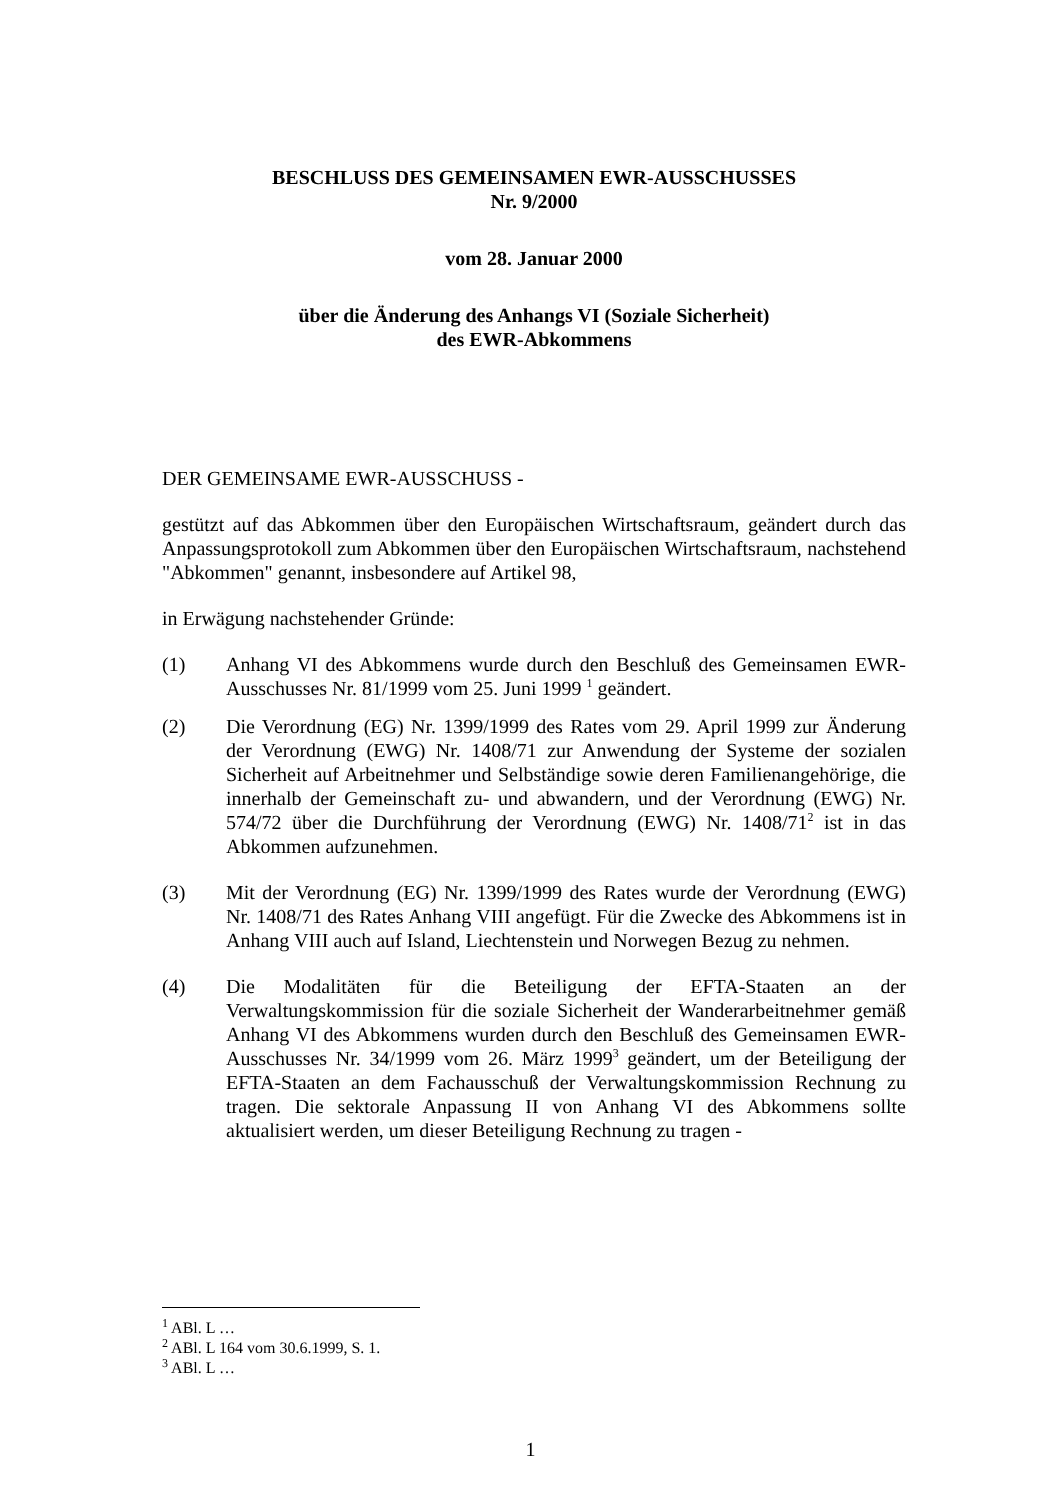BESCHLUSS DES GEMEINSAMEN EWR-AUSSCHUSSES
Nr. 9/2000
vom 28. Januar 2000
über die Änderung des Anhangs VI (Soziale Sicherheit)
des EWR-Abkommens
DER GEMEINSAME EWR-AUSSCHUSS -
gestützt auf das Abkommen über den Europäischen Wirtschaftsraum, geändert durch das Anpassungsprotokoll zum Abkommen über den Europäischen Wirtschaftsraum, nachstehend "Abkommen" genannt, insbesondere auf Artikel 98,
in Erwägung nachstehender Gründe:
(1) Anhang VI des Abkommens wurde durch den Beschluß des Gemeinsamen EWR-Ausschusses Nr. 81/1999 vom 25. Juni 1999 <sup>1</sup> geändert.
(2) Die Verordnung (EG) Nr. 1399/1999 des Rates vom 29. April 1999 zur Änderung der Verordnung (EWG) Nr. 1408/71 zur Anwendung der Systeme der sozialen Sicherheit auf Arbeitnehmer und Selbständige sowie deren Familienangehörige, die innerhalb der Gemeinschaft zu- und abwandern, und der Verordnung (EWG) Nr. 574/72 über die Durchführung der Verordnung (EWG) Nr. 1408/71<sup>2</sup> ist in das Abkommen aufzunehmen.
(3) Mit der Verordnung (EG) Nr. 1399/1999 des Rates wurde der Verordnung (EWG) Nr. 1408/71 des Rates Anhang VIII angefügt. Für die Zwecke des Abkommens ist in Anhang VIII auch auf Island, Liechtenstein und Norwegen Bezug zu nehmen.
(4) Die Modalitäten für die Beteiligung der EFTA-Staaten an der Verwaltungskommission für die soziale Sicherheit der Wanderarbeitnehmer gemäß Anhang VI des Abkommens wurden durch den Beschluß des Gemeinsamen EWR-Ausschusses Nr. 34/1999 vom 26. März 1999<sup>3</sup> geändert, um der Beteiligung der EFTA-Staaten an dem Fachausschuß der Verwaltungskommission Rechnung zu tragen. Die sektorale Anpassung II von Anhang VI des Abkommens sollte aktualisiert werden, um dieser Beteiligung Rechnung zu tragen -
<sup>1</sup> ABl. L …
<sup>2</sup> ABl. L 164 vom 30.6.1999, S. 1.
<sup>3</sup> ABl. L …
1